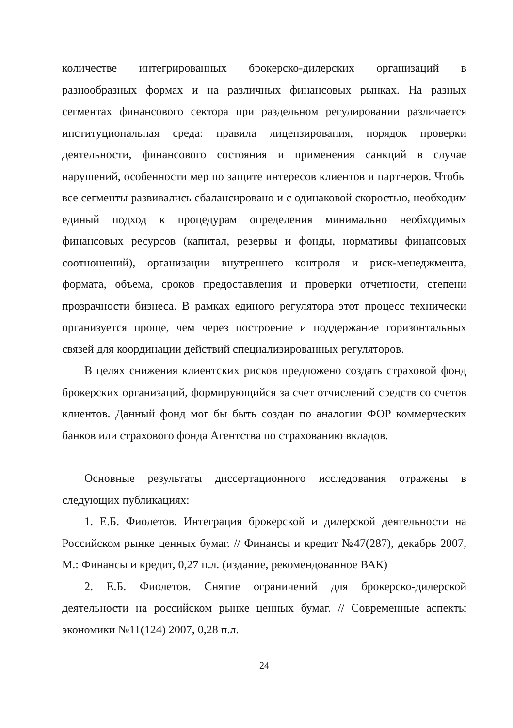количестве интегрированных брокерско-дилерских организаций в разнообразных формах и на различных финансовых рынках. На разных сегментах финансового сектора при раздельном регулировании различается институциональная среда: правила лицензирования, порядок проверки деятельности, финансового состояния и применения санкций в случае нарушений, особенности мер по защите интересов клиентов и партнеров. Чтобы все сегменты развивались сбалансировано и с одинаковой скоростью, необходим единый подход к процедурам определения минимально необходимых финансовых ресурсов (капитал, резервы и фонды, нормативы финансовых соотношений), организации внутреннего контроля и риск-менеджмента, формата, объема, сроков предоставления и проверки отчетности, степени прозрачности бизнеса. В рамках единого регулятора этот процесс технически организуется проще, чем через построение и поддержание горизонтальных связей для координации действий специализированных регуляторов.
В целях снижения клиентских рисков предложено создать страховой фонд брокерских организаций, формирующийся за счет отчислений средств со счетов клиентов. Данный фонд мог бы быть создан по аналогии ФОР коммерческих банков или страхового фонда Агентства по страхованию вкладов.
Основные результаты диссертационного исследования отражены в следующих публикациях:
1. Е.Б. Фиолетов. Интеграция брокерской и дилерской деятельности на Российском рынке ценных бумаг. // Финансы и кредит №47(287), декабрь 2007, М.: Финансы и кредит, 0,27 п.л. (издание, рекомендованное ВАК)
2. Е.Б. Фиолетов. Снятие ограничений для брокерско-дилерской деятельности на российском рынке ценных бумаг. // Современные аспекты экономики №11(124) 2007, 0,28 п.л.
24